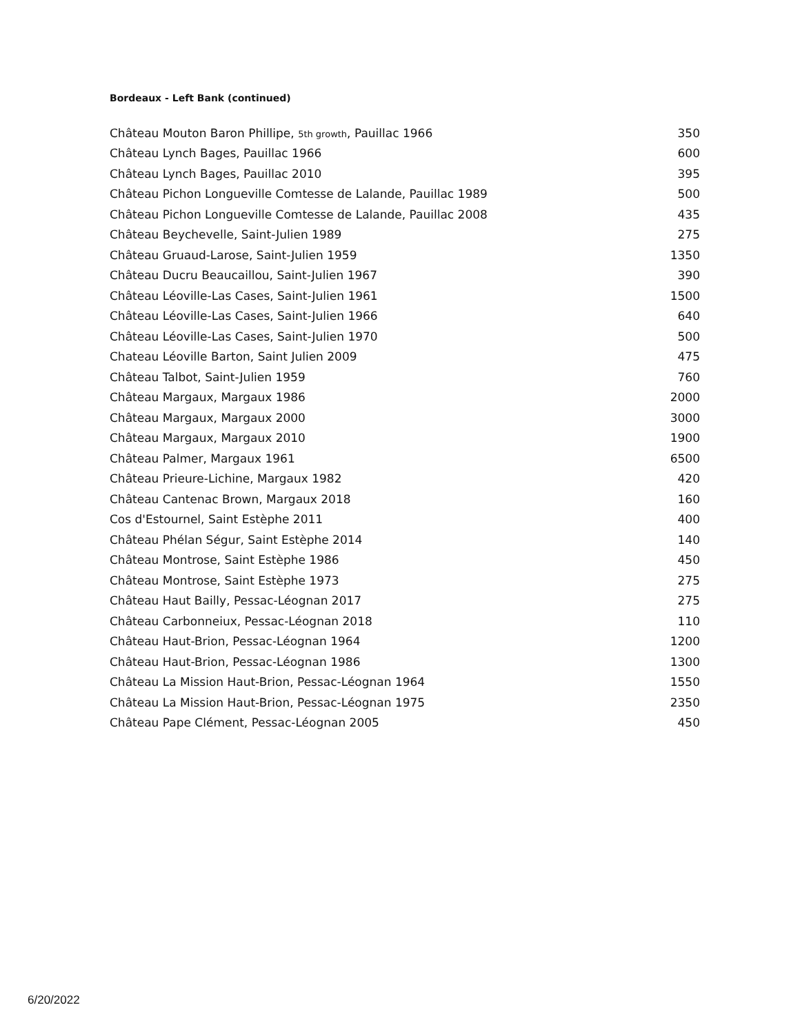Bordeaux - Left Bank (continued)
| Château Mouton Baron Phillipe, 5th growth , Pauillac 1966 | 350 |
| Château Lynch Bages, Pauillac 1966 | 600 |
| Château Lynch Bages, Pauillac 2010 | 395 |
| Château Pichon Longueville Comtesse de Lalande, Pauillac 1989 | 500 |
| Château Pichon Longueville Comtesse de Lalande, Pauillac 2008 | 435 |
| Château Beychevelle, Saint-Julien 1989 | 275 |
| Château Gruaud-Larose, Saint-Julien 1959 | 1350 |
| Château Ducru Beaucaillou, Saint-Julien 1967 | 390 |
| Château Léoville-Las Cases, Saint-Julien 1961 | 1500 |
| Château Léoville-Las Cases, Saint-Julien 1966 | 640 |
| Château Léoville-Las Cases, Saint-Julien 1970 | 500 |
| Chateau Léoville Barton, Saint Julien 2009 | 475 |
| Château Talbot, Saint-Julien 1959 | 760 |
| Château Margaux, Margaux 1986 | 2000 |
| Château Margaux, Margaux 2000 | 3000 |
| Château Margaux, Margaux 2010 | 1900 |
| Château Palmer, Margaux 1961 | 6500 |
| Château Prieure-Lichine, Margaux 1982 | 420 |
| Château Cantenac Brown, Margaux 2018 | 160 |
| Cos d'Estournel, Saint Estèphe 2011 | 400 |
| Château Phélan Ségur, Saint Estèphe 2014 | 140 |
| Château Montrose, Saint Estèphe 1986 | 450 |
| Château Montrose, Saint Estèphe 1973 | 275 |
| Château Haut Bailly, Pessac-Léognan 2017 | 275 |
| Château Carbonneiux, Pessac-Léognan 2018 | 110 |
| Château Haut-Brion, Pessac-Léognan 1964 | 1200 |
| Château Haut-Brion, Pessac-Léognan 1986 | 1300 |
| Château La Mission Haut-Brion, Pessac-Léognan 1964 | 1550 |
| Château La Mission Haut-Brion, Pessac-Léognan 1975 | 2350 |
| Château Pape Clément, Pessac-Léognan 2005 | 450 |
6/20/2022